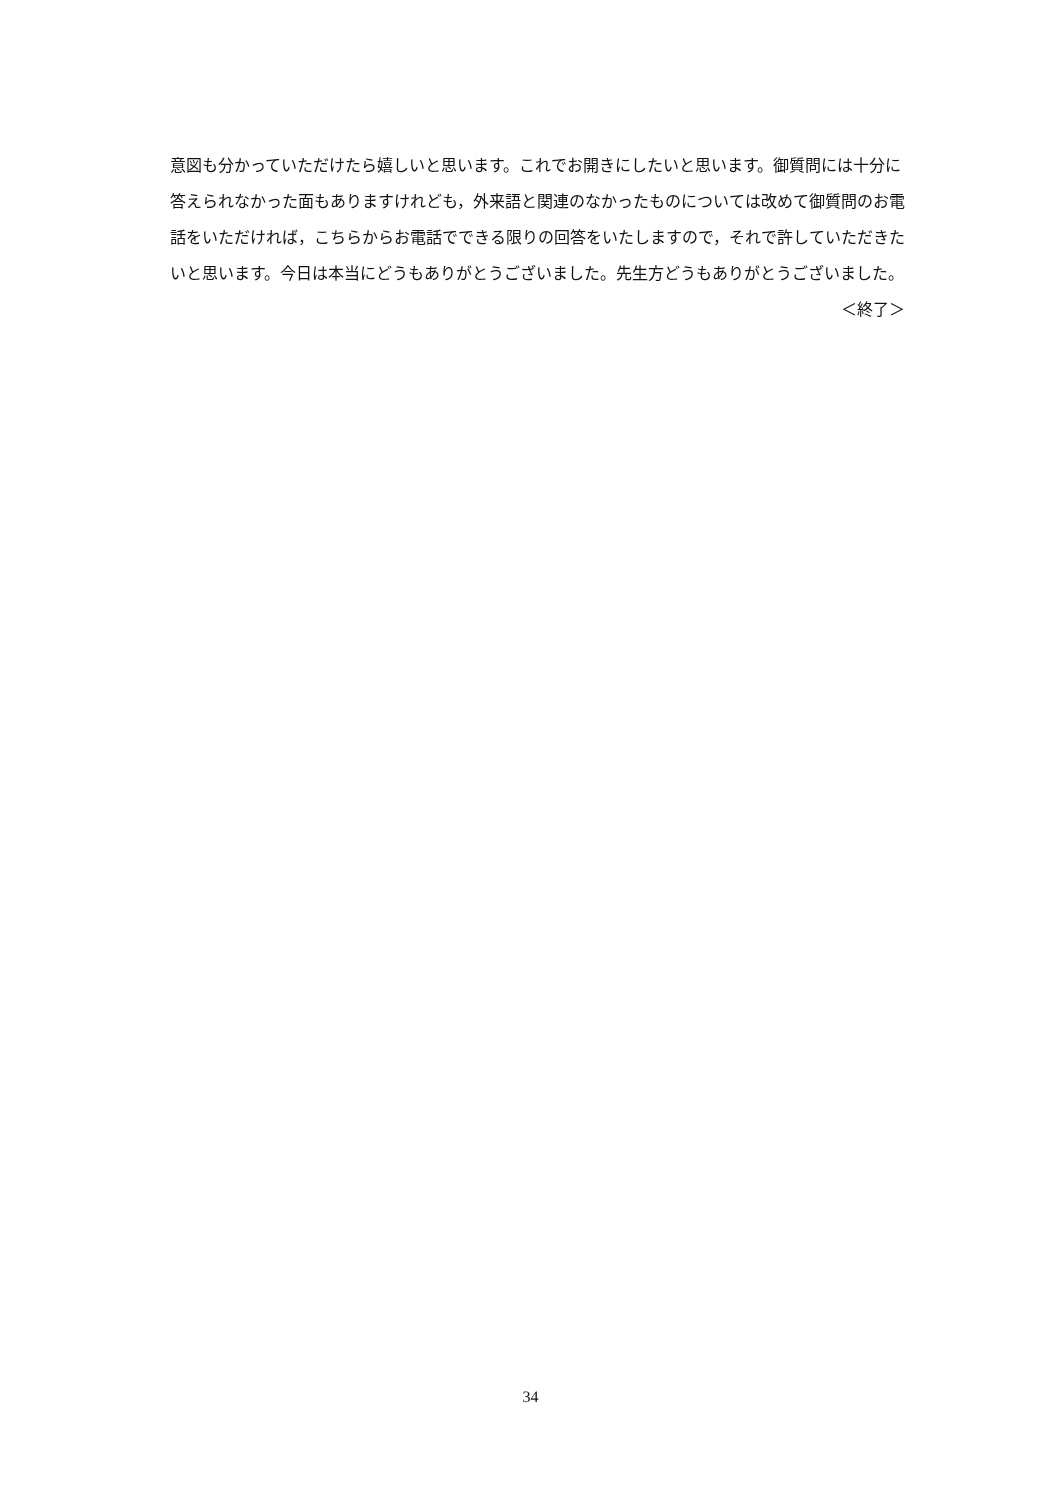意図も分かっていただけたら嬉しいと思います。これでお開きにしたいと思います。御質問には十分に答えられなかった面もありますけれども，外来語と関連のなかったものについては改めて御質問のお電話をいただければ，こちらからお電話でできる限りの回答をいたしますので，それで許していただきたいと思います。今日は本当にどうもありがとうございました。先生方どうもありがとうございました。
＜終了＞
34